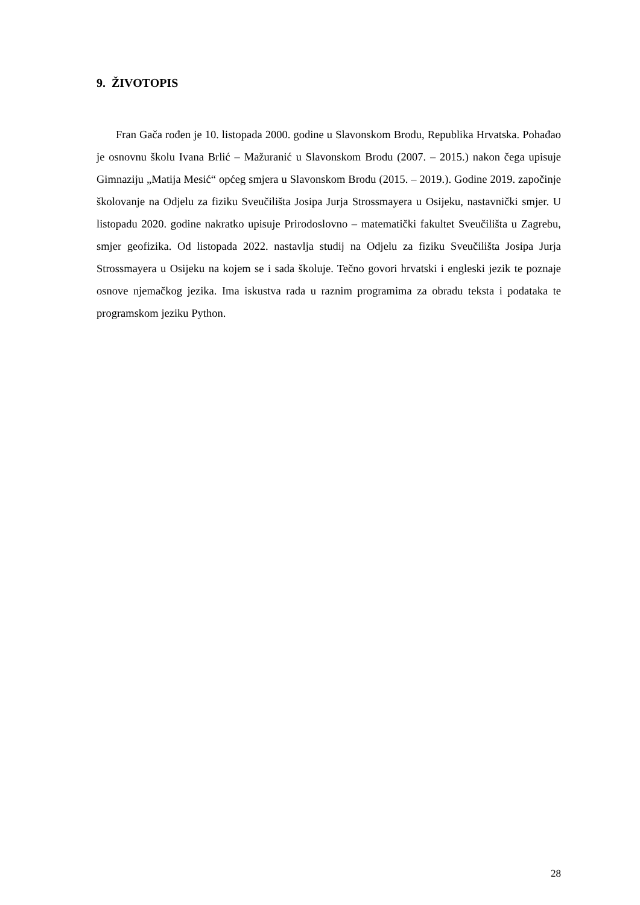9. ŽIVOTOPIS
Fran Gača rođen je 10. listopada 2000. godine u Slavonskom Brodu, Republika Hrvatska. Pohađao je osnovnu školu Ivana Brlić – Mažuranić u Slavonskom Brodu (2007. – 2015.) nakon čega upisuje Gimnaziju „Matija Mesić“ općeg smjera u Slavonskom Brodu (2015. – 2019.). Godine 2019. započinje školovanje na Odjelu za fiziku Sveučilišta Josipa Jurja Strossmayera u Osijeku, nastavnički smjer. U listopadu 2020. godine nakratko upisuje Prirodoslovno – matematički fakultet Sveučilišta u Zagrebu, smjer geofizika. Od listopada 2022. nastavlja studij na Odjelu za fiziku Sveučilišta Josipa Jurja Strossmayera u Osijeku na kojem se i sada školuje. Tečno govori hrvatski i engleski jezik te poznaje osnove njemačkog jezika. Ima iskustva rada u raznim programima za obradu teksta i podataka te programskom jeziku Python.
28